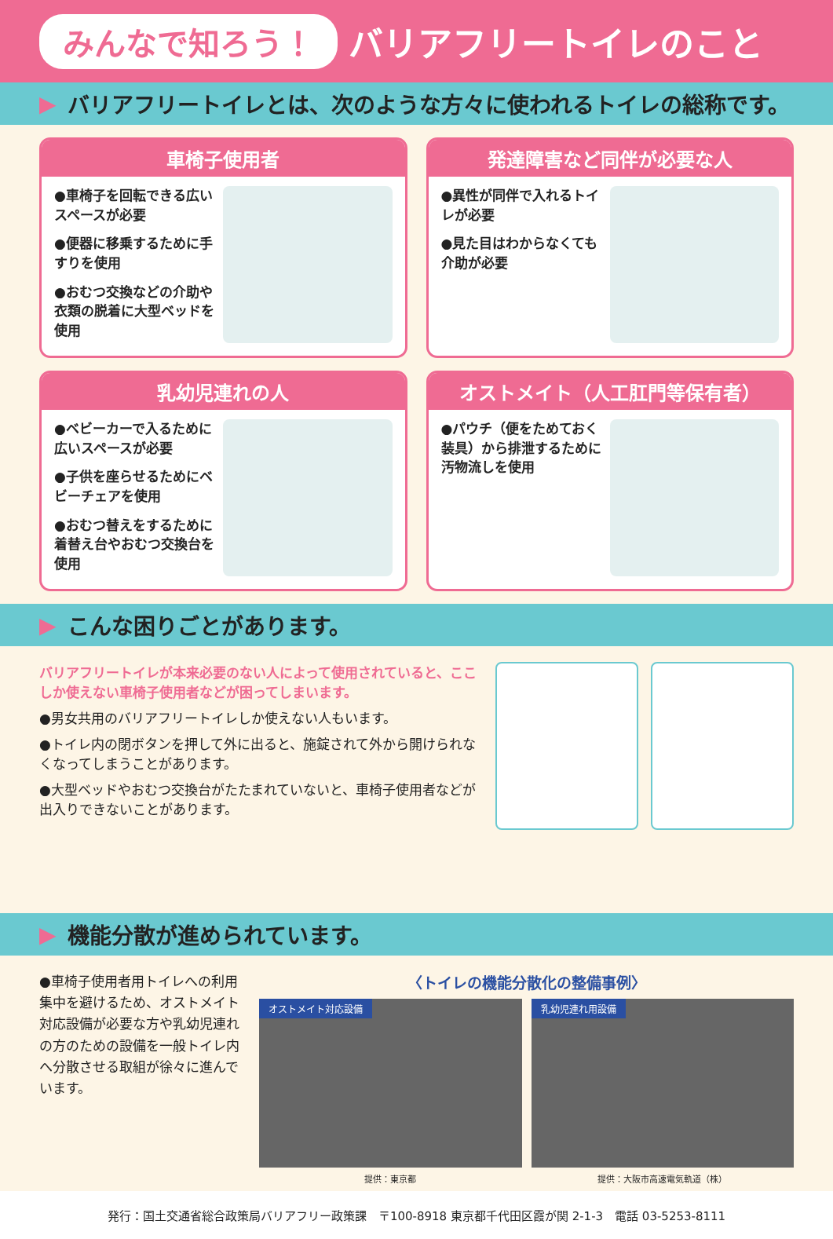みんなで知ろう！ バリアフリートイレのこと
▶ バリアフリートイレとは、次のような方々に使われるトイレの総称です。
車椅子使用者
●車椅子を回転できる広いスペースが必要
●便器に移乗するために手すりを使用
●おむつ交換などの介助や衣類の脱着に大型ベッドを使用
発達障害など同伴が必要な人
●異性が同伴で入れるトイレが必要
●見た目はわからなくても介助が必要
乳幼児連れの人
●ベビーカーで入るために広いスペースが必要
●子供を座らせるためにベビーチェアを使用
●おむつ替えをするために着替え台やおむつ交換台を使用
オストメイト（人工肛門等保有者）
●パウチ（便をためておく装具）から排泄するために汚物流しを使用
▶ こんな困りごとがあります。
バリアフリートイレが本来必要のない人によって使用されていると、ここしか使えない車椅子使用者などが困ってしまいます。
●男女共用のバリアフリートイレしか使えない人もいます。
●トイレ内の閉ボタンを押して外に出ると、施錠されて外から開けられなくなってしまうことがあります。
●大型ベッドやおむつ交換台がたたまれていないと、車椅子使用者などが出入りできないことがあります。
▶ 機能分散が進められています。
●車椅子使用者用トイレへの利用集中を避けるため、オストメイト対応設備が必要な方や乳幼児連れの方のための設備を一般トイレ内へ分散させる取組が徐々に進んでいます。
〈トイレの機能分散化の整備事例〉
オストメイト対応設備
提供：東京都
乳幼児連れ用設備
提供：大阪市高速電気軌道（株）
発行：国土交通省総合政策局バリアフリー政策課　〒100-8918 東京都千代田区霞が関 2-1-3　電話 03-5253-8111